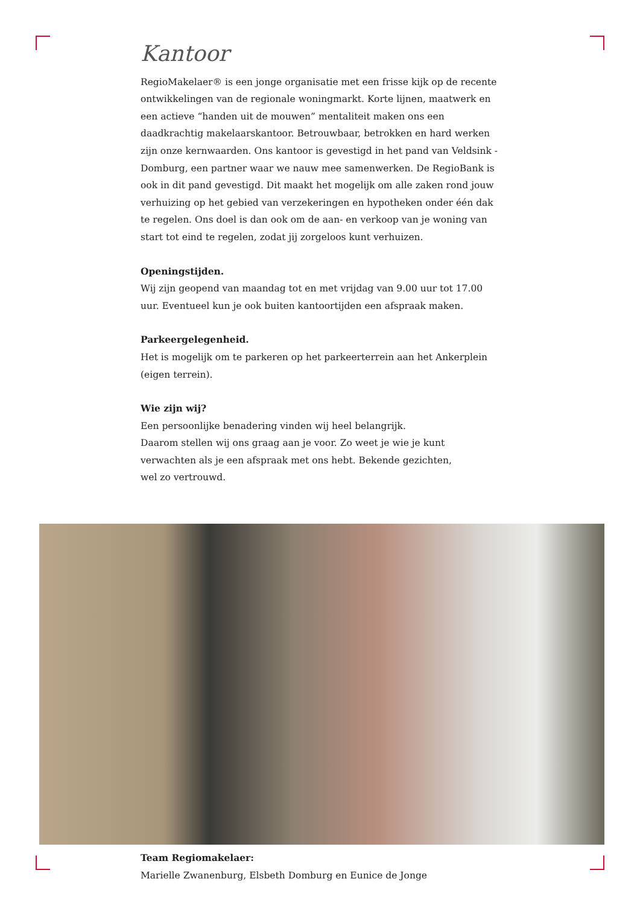Kantoor
RegioMakelaer® is een jonge organisatie met een frisse kijk op de recente ontwikkelingen van de regionale woningmarkt. Korte lijnen, maatwerk en een actieve “handen uit de mouwen” mentaliteit maken ons een daadkrachtig makelaarskantoor. Betrouwbaar, betrokken en hard werken zijn onze kernwaarden. Ons kantoor is gevestigd in het pand van Veldsink - Domburg, een partner waar we nauw mee samenwerken. De RegioBank is ook in dit pand gevestigd. Dit maakt het mogelijk om alle zaken rond jouw verhuizing op het gebied van verzekeringen en hypotheken onder één dak te regelen. Ons doel is dan ook om de aan- en verkoop van je woning van start tot eind te regelen, zodat jij zorgeloos kunt verhuizen.
Openingstijden.
Wij zijn geopend van maandag tot en met vrijdag van 9.00 uur tot 17.00 uur. Eventueel kun je ook buiten kantoortijden een afspraak maken.
Parkeergelegenheid.
Het is mogelijk om te parkeren op het parkeerterrein aan het Ankerplein (eigen terrein).
Wie zijn wij?
Een persoonlijke benadering vinden wij heel belangrijk.
Daarom stellen wij ons graag aan je voor. Zo weet je wie je kunt verwachten als je een afspraak met ons hebt. Bekende gezichten,
wel zo vertrouwd.
Team Regiomakelaer:
Marielle Zwanenburg, Elsbeth Domburg en Eunice de Jonge